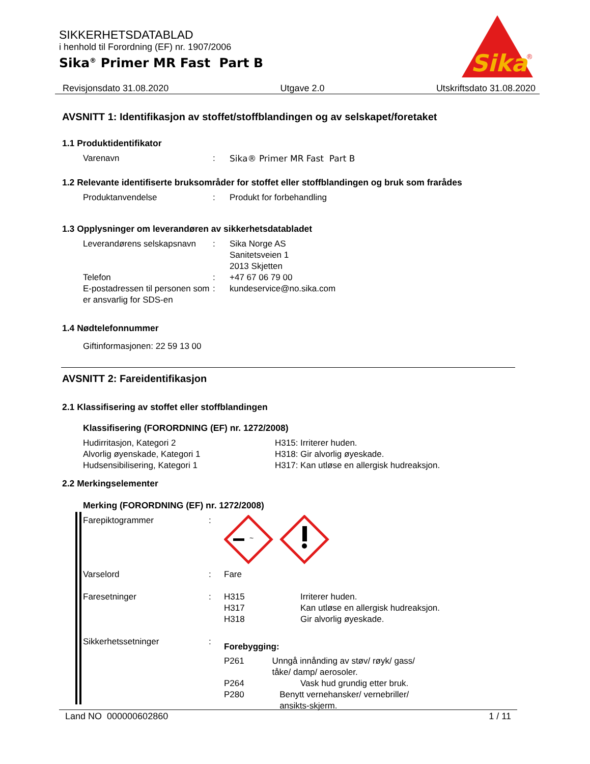SIKKERHETSDATABLAD
i henhold til Forordning (EF) nr. 1907/2006
Sika<sup>®</sup> Primer MR Fast Part B
Sika
®
Revisjonsdato 31.08.2020 Utgave 2.0 Utskriftsdato 31.08.2020
AVSNITT 1: Identifikasjon av stoffet/stoffblandingen og av selskapet/foretaket
1.1 Produktidentifikator
Varenavn : Sika® Primer MR Fast Part B
1.2 Relevante identifiserte bruksområder for stoffet eller stoffblandingen og bruk som frarådes
Produktanvendelse : Produkt for forbehandling
1.3 Opplysninger om leverandøren av sikkerhetsdatabladet
Leverandørens selskapsnavn
: Sika Norge AS
Sanitetsveien 1
2013 Skjetten
Telefon : +47 67 06 79 00
E-postadressen til personen som er ansvarlig for SDS-en
: kundeservice@no.sika.com
1.4 Nødtelefonnummer
Giftinformasjonen: 22 59 13 00
AVSNITT 2: Fareidentifikasjon
2.1 Klassifisering av stoffet eller stoffblandingen
Klassifisering (FORORDNING (EF) nr. 1272/2008)
Hudirritasjon, Kategori 2 H315: Irriterer huden.
Alvorlig øyenskade, Kategori 1 H318: Gir alvorlig øyeskade.
Hudsensibilisering, Kategori 1 H317: Kan utløse en allergisk hudreaksjon.
2.2 Merkingselementer
Merking (FORORDNING (EF) nr. 1272/2008)
Farepiktogrammer :
~
Varselord : Fare
Faresetninger : H315 Irriterer huden.
H317 Kan utløse en allergisk hudreaksjon.
H318 Gir alvorlig øyeskade.
Sikkerhetssetninger :
Forebygging:
P261 Unngå innånding av støv/ røyk/ gass/ tåke/ damp/ aerosoler.
P264 Vask hud grundig etter bruk.
P280 Benytt vernehansker/ vernebriller/ ansikts-skjerm.
Land NO 000000602860 1 / 11